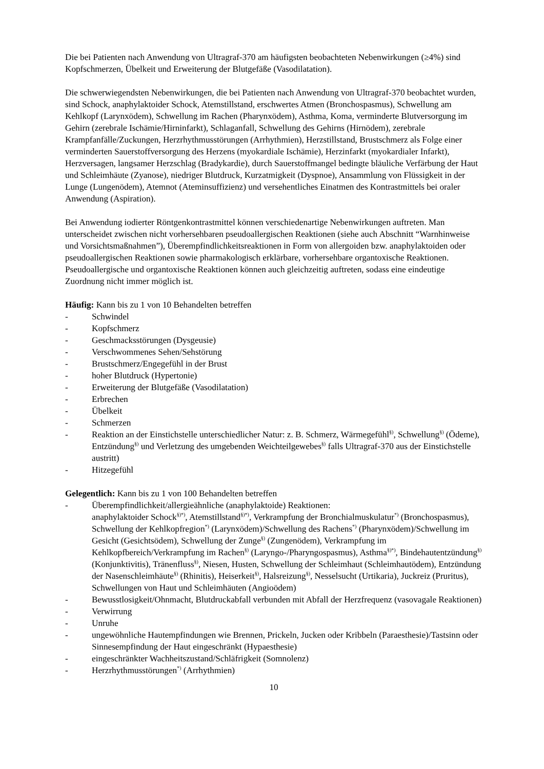Die bei Patienten nach Anwendung von Ultragraf-370 am häufigsten beobachteten Nebenwirkungen (≥4%) sind Kopfschmerzen, Übelkeit und Erweiterung der Blutgefäße (Vasodilatation).
Die schwerwiegendsten Nebenwirkungen, die bei Patienten nach Anwendung von Ultragraf-370 beobachtet wurden, sind Schock, anaphylaktoider Schock, Atemstillstand, erschwertes Atmen (Bronchospasmus), Schwellung am Kehlkopf (Larynxödem), Schwellung im Rachen (Pharynxödem), Asthma, Koma, verminderte Blutversorgung im Gehirn (zerebrale Ischämie/Hirninfarkt), Schlaganfall, Schwellung des Gehirns (Hirnödem), zerebrale Krampfanfälle/Zuckungen, Herzrhythmusstörungen (Arrhythmien), Herzstillstand, Brustschmerz als Folge einer verminderten Sauerstoffversorgung des Herzens (myokardiale Ischämie), Herzinfarkt (myokardialer Infarkt), Herzversagen, langsamer Herzschlag (Bradykardie), durch Sauerstoffmangel bedingte bläuliche Verfärbung der Haut und Schleimhäute (Zyanose), niedriger Blutdruck, Kurzatmigkeit (Dyspnoe), Ansammlung von Flüssigkeit in der Lunge (Lungenödem), Atemnot (Ateminsuffizienz) und versehentliches Einatmen des Kontrastmittels bei oraler Anwendung (Aspiration).
Bei Anwendung iodierter Röntgenkontrastmittel können verschiedenartige Nebenwirkungen auftreten. Man unterscheidet zwischen nicht vorhersehbaren pseudoallergischen Reaktionen (siehe auch Abschnitt “Warnhinweise und Vorsichtsmaßnahmen”), Überempfindlichkeitsreaktionen in Form von allergoiden bzw. anaphylaktoiden oder pseudoallergischen Reaktionen sowie pharmakologisch erklärbare, vorhersehbare organtoxische Reaktionen. Pseudoallergische und organtoxische Reaktionen können auch gleichzeitig auftreten, sodass eine eindeutige Zuordnung nicht immer möglich ist.
Häufig: Kann bis zu 1 von 10 Behandelten betreffen
- Schwindel
- Kopfschmerz
- Geschmacksstörungen (Dysgeusie)
- Verschwommenes Sehen/Sehstörung
- Brustschmerz/Engegefühl in der Brust
- hoher Blutdruck (Hypertonie)
- Erweiterung der Blutgefäße (Vasodilatation)
- Erbrechen
- Übelkeit
- Schmerzen
- Reaktion an der Einstichstelle unterschiedlicher Natur: z. B. Schmerz, Wärmegefühl<sup>§)</sup>, Schwellung<sup>§)</sup> (Ödeme), Entzündung<sup>§)</sup> und Verletzung des umgebenden Weichteilgewebes<sup>§)</sup> falls Ultragraf-370 aus der Einstichstelle austritt)
- Hitzegefühl
Gelegentlich: Kann bis zu 1 von 100 Behandelten betreffen
- Überempfindlichkeit/allergieähnliche (anaphylaktoide) Reaktionen:
anaphylaktoider Schock<sup>§)*)</sup>, Atemstillstand<sup>§)*)</sup>, Verkrampfung der Bronchialmuskulatur<sup>*)</sup> (Bronchospasmus), Schwellung der Kehlkopfregion<sup>*)</sup> (Larynxödem)/Schwellung des Rachens<sup>*)</sup> (Pharynxödem)/Schwellung im Gesicht (Gesichtsödem), Schwellung der Zunge<sup>§)</sup> (Zungenödem), Verkrampfung im Kehlkopfbereich/Verkrampfung im Rachen<sup>§)</sup> (Laryngo-/Pharyngospasmus), Asthma<sup>§)*)</sup>, Bindehautentzündung<sup>§)</sup> (Konjunktivitis), Tränenfluss<sup>§)</sup>, Niesen, Husten, Schwellung der Schleimhaut (Schleimhautödem), Entzündung der Nasenschleimhäute<sup>§)</sup> (Rhinitis), Heiserkeit<sup>§)</sup>, Halsreizung<sup>§)</sup>, Nesselsucht (Urtikaria), Juckreiz (Pruritus), Schwellungen von Haut und Schleimhäuten (Angioödem)
- Bewusstlosigkeit/Ohnmacht, Blutdruckabfall verbunden mit Abfall der Herzfrequenz (vasovagale Reaktionen)
- Verwirrung
- Unruhe
- ungewöhnliche Hautempfindungen wie Brennen, Prickeln, Jucken oder Kribbeln (Paraesthesie)/Tastsinn oder Sinnesempfindung der Haut eingeschränkt (Hypaesthesie)
- eingeschränkter Wachheitszustand/Schläfrigkeit (Somnolenz)
- Herzrhythmusstörungen<sup>*)</sup> (Arrhythmien)
10